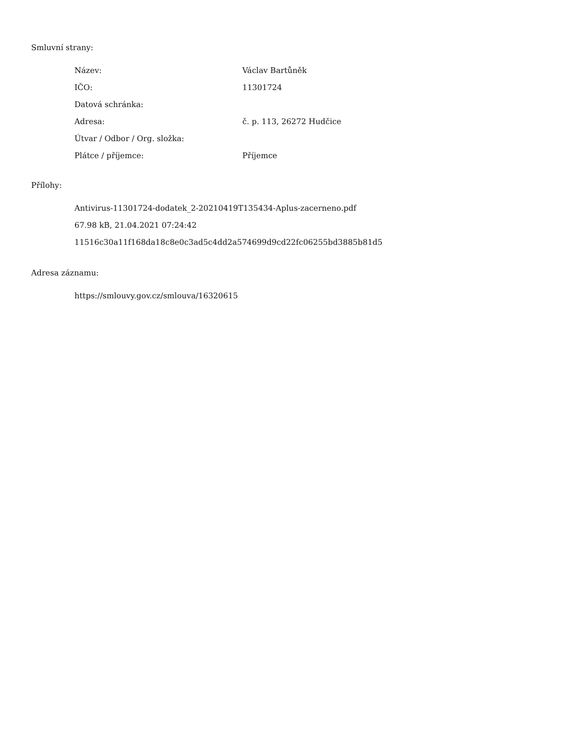Smluvní strany:
| Název: | Václav Bartůněk |
| IČO: | 11301724 |
| Datová schránka: | |
| Adresa: | č. p. 113, 26272 Hudčice |
| Útvar / Odbor / Org. složka: | |
| Plátce / příjemce: | Příjemce |
Přílohy:
Antivirus-11301724-dodatek_2-20210419T135434-Aplus-zacerneno.pdf
67.98 kB, 21.04.2021 07:24:42
11516c30a11f168da18c8e0c3ad5c4dd2a574699d9cd22fc06255bd3885b81d5
Adresa záznamu:
https://smlouvy.gov.cz/smlouva/16320615